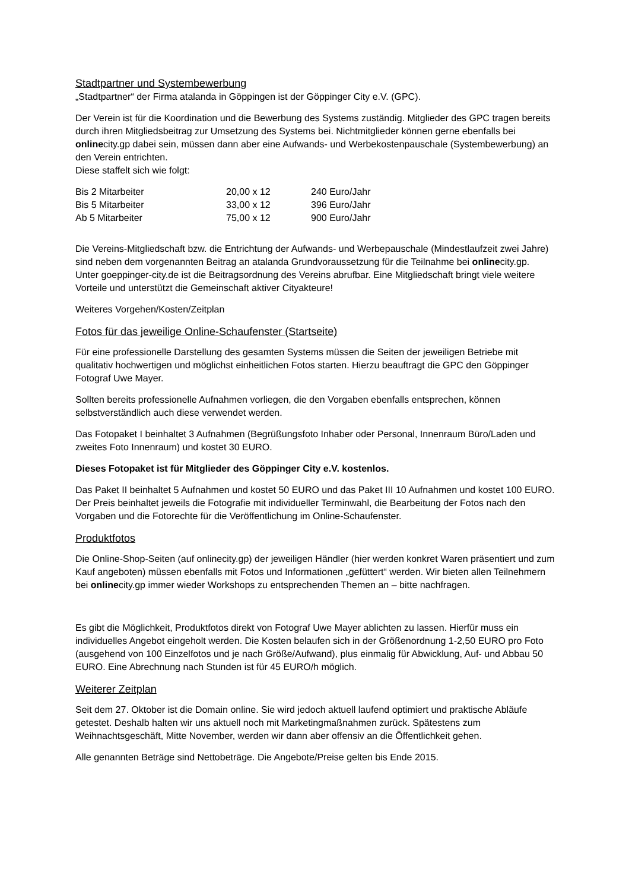Stadtpartner und Systembewerbung
„Stadtpartner“ der Firma atalanda in Göppingen ist der Göppinger City e.V. (GPC).
Der Verein ist für die Koordination und die Bewerbung des Systems zuständig. Mitglieder des GPC tragen bereits durch ihren Mitgliedsbeitrag zur Umsetzung des Systems bei. Nichtmitglieder können gerne ebenfalls bei onlinecity.gp dabei sein, müssen dann aber eine Aufwands- und Werbekostenpauschale (Systembewerbung) an den Verein entrichten.
Diese staffelt sich wie folgt:
| Bis 2 Mitarbeiter | 20,00 x 12 | 240 Euro/Jahr |
| Bis 5 Mitarbeiter | 33,00 x 12 | 396 Euro/Jahr |
| Ab 5 Mitarbeiter | 75,00 x 12 | 900 Euro/Jahr |
Die Vereins-Mitgliedschaft bzw. die Entrichtung der Aufwands- und Werbepauschale (Mindestlaufzeit zwei Jahre) sind neben dem vorgenannten Beitrag an atalanda Grundvoraussetzung für die Teilnahme bei onlinecity.gp.
Unter goeppinger-city.de ist die Beitragsordnung des Vereins abrufbar. Eine Mitgliedschaft bringt viele weitere Vorteile und unterstützt die Gemeinschaft aktiver Cityakteure!
Weiteres Vorgehen/Kosten/Zeitplan
Fotos für das jeweilige Online-Schaufenster (Startseite)
Für eine professionelle Darstellung des gesamten Systems müssen die Seiten der jeweiligen Betriebe mit qualitativ hochwertigen und möglichst einheitlichen Fotos starten. Hierzu beauftragt die GPC den Göppinger Fotograf Uwe Mayer.
Sollten bereits professionelle Aufnahmen vorliegen, die den Vorgaben ebenfalls entsprechen, können selbstverständlich auch diese verwendet werden.
Das Fotopaket I beinhaltet 3 Aufnahmen (Begrüßungsfoto Inhaber oder Personal, Innenraum Büro/Laden und zweites Foto Innenraum) und kostet 30 EURO.
Dieses Fotopaket ist für Mitglieder des Göppinger City e.V. kostenlos.
Das Paket II beinhaltet 5 Aufnahmen und kostet 50 EURO und das Paket III 10 Aufnahmen und kostet 100 EURO. Der Preis beinhaltet jeweils die Fotografie mit individueller Terminwahl, die Bearbeitung der Fotos nach den Vorgaben und die Fotorechte für die Veröffentlichung im Online-Schaufenster.
Produktfotos
Die Online-Shop-Seiten (auf onlinecity.gp) der jeweiligen Händler (hier werden konkret Waren präsentiert und zum Kauf angeboten) müssen ebenfalls mit Fotos und Informationen „gefüttert“ werden. Wir bieten allen Teilnehmern bei onlinecity.gp immer wieder Workshops zu entsprechenden Themen an – bitte nachfragen.
Es gibt die Möglichkeit, Produktfotos direkt von Fotograf Uwe Mayer ablichten zu lassen. Hierfür muss ein individuelles Angebot eingeholt werden. Die Kosten belaufen sich in der Größenordnung 1-2,50 EURO pro Foto (ausgehend von 100 Einzelfotos und je nach Größe/Aufwand), plus einmalig für Abwicklung, Auf- und Abbau 50 EURO. Eine Abrechnung nach Stunden ist für 45 EURO/h möglich.
Weiterer Zeitplan
Seit dem 27. Oktober ist die Domain online. Sie wird jedoch aktuell laufend optimiert und praktische Abläufe getestet. Deshalb halten wir uns aktuell noch mit Marketingmaßnahmen zurück. Spätestens zum Weihnachtsgeschäft, Mitte November, werden wir dann aber offensiv an die Öffentlichkeit gehen.
Alle genannten Beträge sind Nettobeträge. Die Angebote/Preise gelten bis Ende 2015.